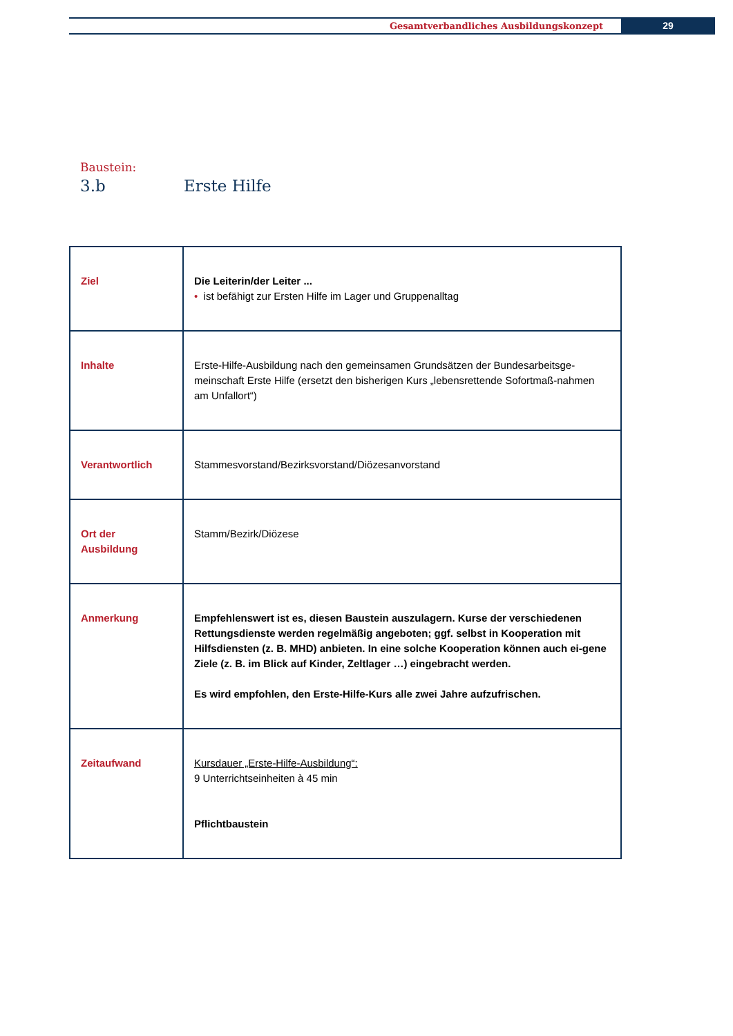Gesamtverbandliches Ausbildungskonzept 29
Baustein:
3.b Erste Hilfe
| Ziel | Die Leiterin/der Leiter ... • ist befähigt zur Ersten Hilfe im Lager und Gruppenalltag |
| Inhalte | Erste-Hilfe-Ausbildung nach den gemeinsamen Grundsätzen der Bundesarbeitsge-meinschaft Erste Hilfe (ersetzt den bisherigen Kurs „lebensrettende Sofortmaß-nahmen am Unfallort“) |
| Verantwortlich | Stammesvorstand/Bezirksvorstand/Diözesanvorstand |
| Ort der Ausbildung | Stamm/Bezirk/Diözese |
| Anmerkung | Empfehlenswert ist es, diesen Baustein auszulagern. Kurse der verschiedenen Rettungsdienste werden regelmäßig angeboten; ggf. selbst in Kooperation mit Hilfsdiensten (z. B. MHD) anbieten. In eine solche Kooperation können auch ei-gene Ziele (z. B. im Blick auf Kinder, Zeltlager …) eingebracht werden. Es wird empfohlen, den Erste-Hilfe-Kurs alle zwei Jahre aufzufrischen. |
| Zeitaufwand | Kursdauer „Erste-Hilfe-Ausbildung“: 9 Unterrichtseinheiten à 45 min Pflichtbaustein |